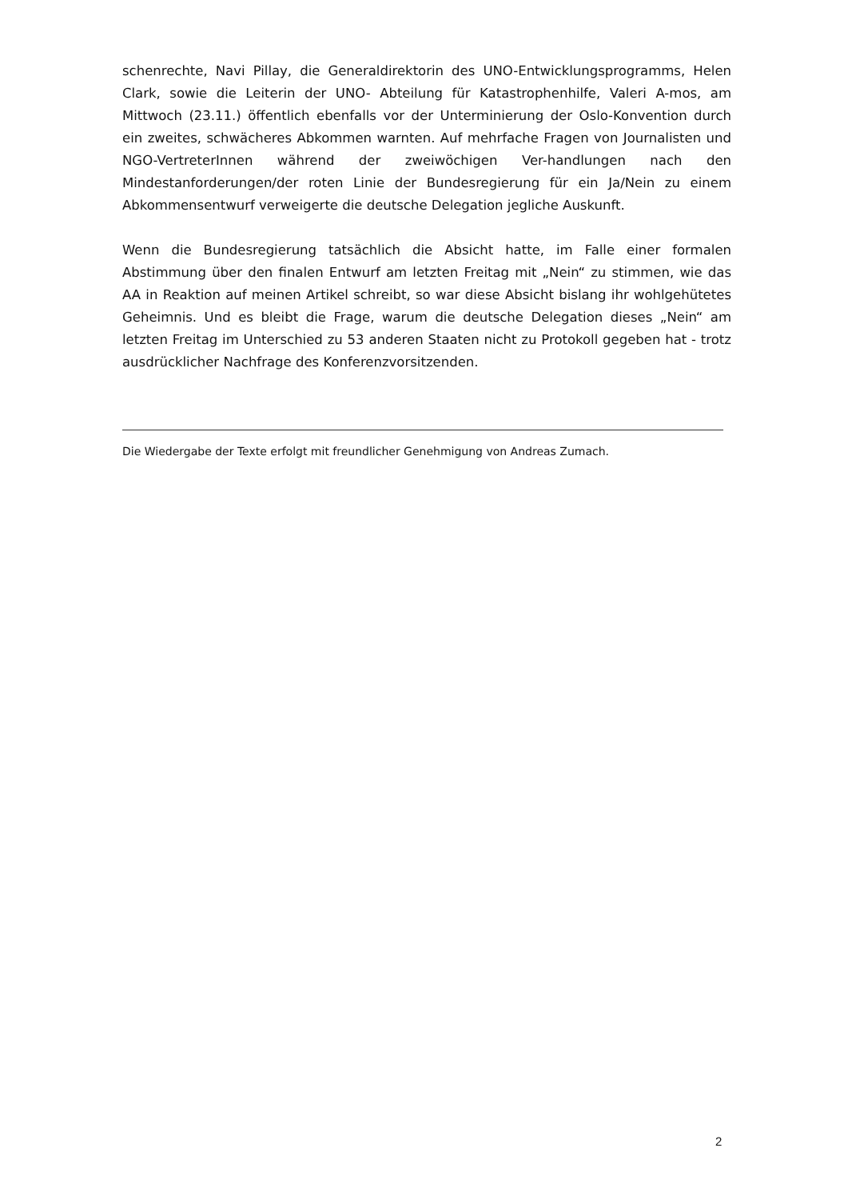schenrechte, Navi Pillay, die Generaldirektorin des UNO-Entwicklungsprogramms, Helen Clark, sowie die Leiterin der UNO- Abteilung für Katastrophenhilfe, Valeri A-mos, am Mittwoch (23.11.) öffentlich ebenfalls vor der Unterminierung der Oslo-Konvention durch ein zweites, schwächeres Abkommen warnten. Auf mehrfache Fragen von Journalisten und NGO-VertreterInnen während der zweiwöchigen Ver-handlungen nach den Mindestanforderungen/der roten Linie der Bundesregierung für ein Ja/Nein zu einem Abkommensentwurf verweigerte die deutsche Delegation jegliche Auskunft.
Wenn die Bundesregierung tatsächlich die Absicht hatte, im Falle einer formalen Abstimmung über den finalen Entwurf am letzten Freitag mit „Nein“ zu stimmen, wie das AA in Reaktion auf meinen Artikel schreibt, so war diese Absicht bislang ihr wohlgehütetes Geheimnis. Und es bleibt die Frage, warum die deutsche Delegation dieses „Nein“ am letzten Freitag im Unterschied zu 53 anderen Staaten nicht zu Protokoll gegeben hat - trotz ausdrücklicher Nachfrage des Konferenzvorsitzenden.
Die Wiedergabe der Texte erfolgt mit freundlicher Genehmigung von Andreas Zumach.
2